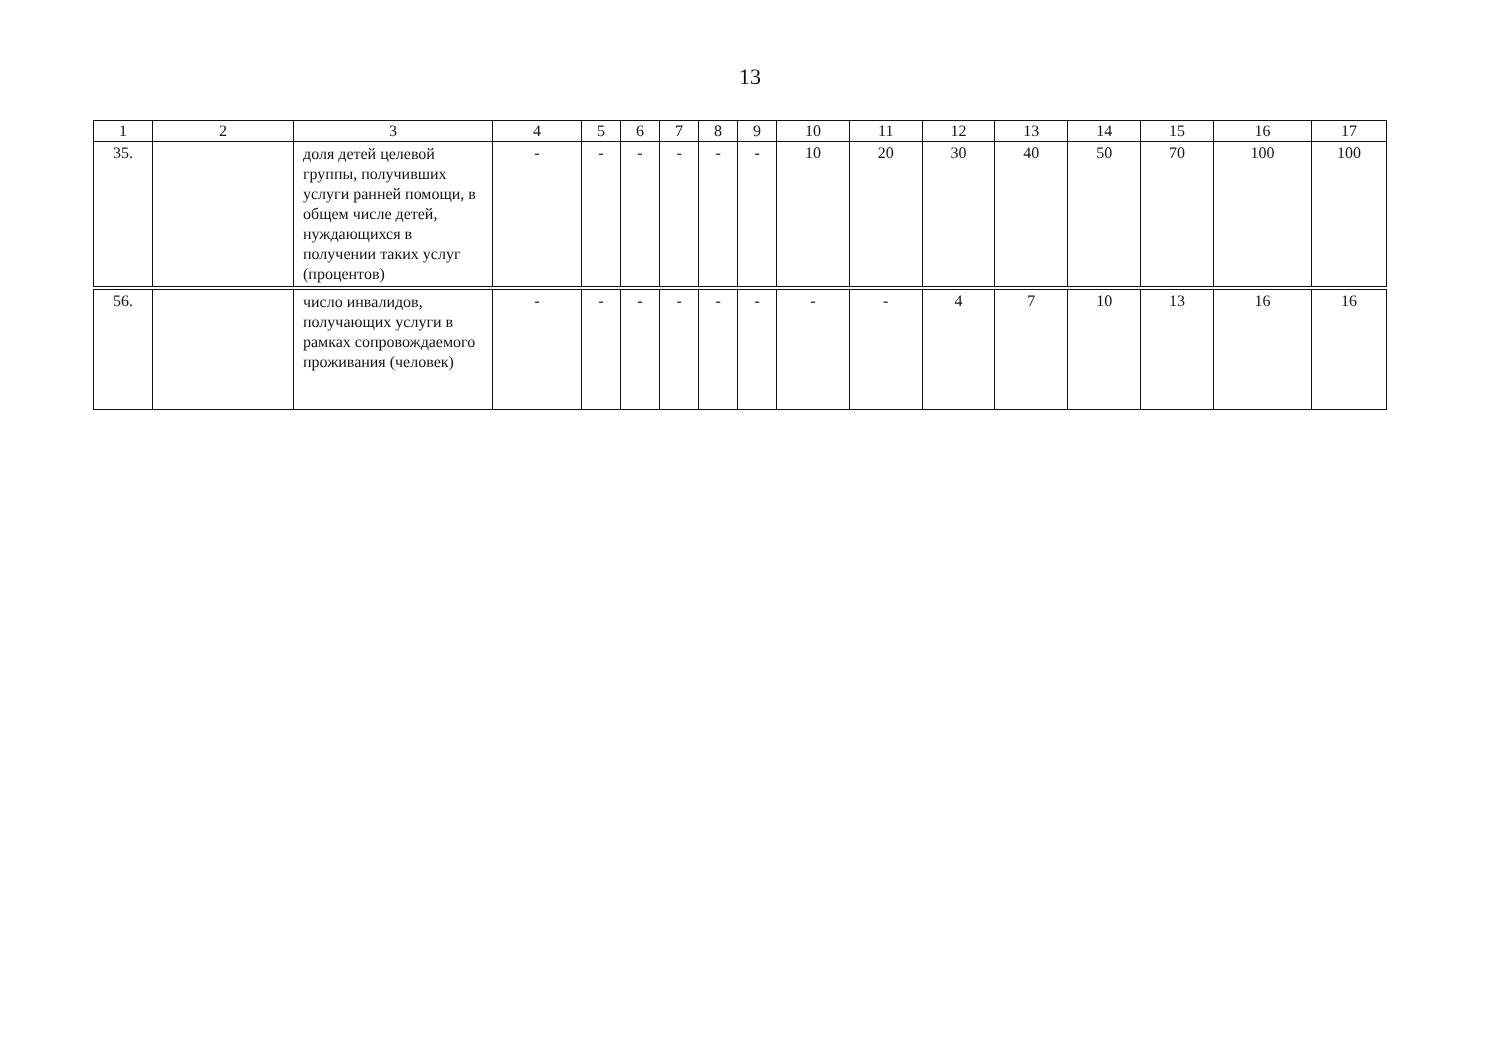13
| 1 | 2 | 3 | 4 | 5 | 6 | 7 | 8 | 9 | 10 | 11 | 12 | 13 | 14 | 15 | 16 | 17 |
| --- | --- | --- | --- | --- | --- | --- | --- | --- | --- | --- | --- | --- | --- | --- | --- | --- |
| 35. | | доля детей целевой группы, получивших услуги ранней помощи, в общем числе детей, нуждающихся в получении таких услуг (процентов) | - | - | - | - | - | - | 10 | 20 | 30 | 40 | 50 | 70 | 100 | 100 |
| 56. | | число инвалидов, получающих услуги в рамках сопровождаемого проживания (человек) | - | - | - | - | - | - | - | - | 4 | 7 | 10 | 13 | 16 | 16 |